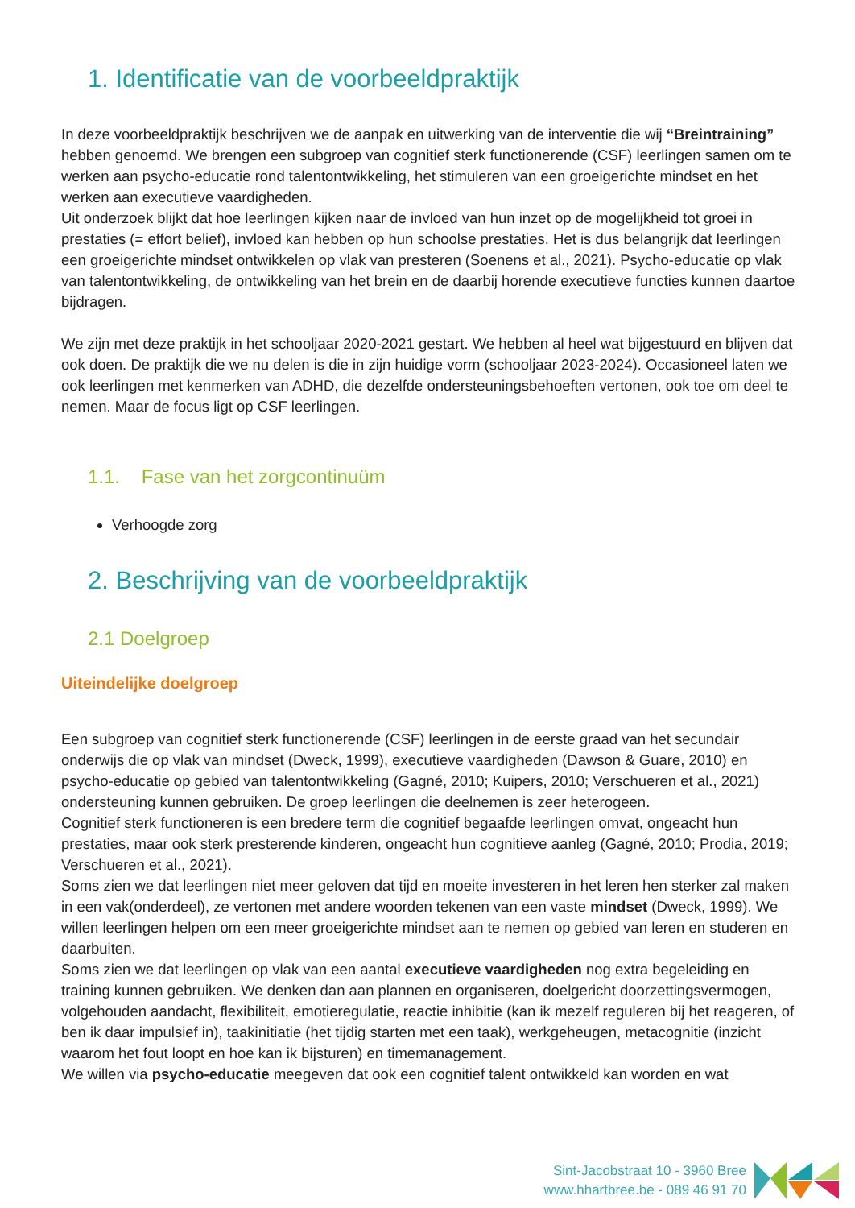1. Identificatie van de voorbeeldpraktijk
In deze voorbeeldpraktijk beschrijven we de aanpak en uitwerking van de interventie die wij “Breintraining” hebben genoemd. We brengen een subgroep van cognitief sterk functionerende (CSF) leerlingen samen om te werken aan psycho-educatie rond talentontwikkeling, het stimuleren van een groeigerichte mindset en het werken aan executieve vaardigheden.
Uit onderzoek blijkt dat hoe leerlingen kijken naar de invloed van hun inzet op de mogelijkheid tot groei in prestaties (= effort belief), invloed kan hebben op hun schoolse prestaties. Het is dus belangrijk dat leerlingen een groeigerichte mindset ontwikkelen op vlak van presteren (Soenens et al., 2021). Psycho-educatie op vlak van talentontwikkeling, de ontwikkeling van het brein en de daarbij horende executieve functies kunnen daartoe bijdragen.
We zijn met deze praktijk in het schooljaar 2020-2021 gestart. We hebben al heel wat bijgestuurd en blijven dat ook doen. De praktijk die we nu delen is die in zijn huidige vorm (schooljaar 2023-2024). Occasioneel laten we ook leerlingen met kenmerken van ADHD, die dezelfde ondersteuningsbehoeften vertonen, ook toe om deel te nemen. Maar de focus ligt op CSF leerlingen.
1.1. Fase van het zorgcontinuüm
Verhoogde zorg
2. Beschrijving van de voorbeeldpraktijk
2.1 Doelgroep
Uiteindelijke doelgroep
Een subgroep van cognitief sterk functionerende (CSF) leerlingen in de eerste graad van het secundair onderwijs die op vlak van mindset (Dweck, 1999), executieve vaardigheden (Dawson & Guare, 2010) en psycho-educatie op gebied van talentontwikkeling (Gagné, 2010; Kuipers, 2010; Verschueren et al., 2021) ondersteuning kunnen gebruiken. De groep leerlingen die deelnemen is zeer heterogeen.
Cognitief sterk functioneren is een bredere term die cognitief begaafde leerlingen omvat, ongeacht hun prestaties, maar ook sterk presterende kinderen, ongeacht hun cognitieve aanleg (Gagné, 2010; Prodia, 2019; Verschueren et al., 2021).
Soms zien we dat leerlingen niet meer geloven dat tijd en moeite investeren in het leren hen sterker zal maken in een vak(onderdeel), ze vertonen met andere woorden tekenen van een vaste mindset (Dweck, 1999). We willen leerlingen helpen om een meer groeigerichte mindset aan te nemen op gebied van leren en studeren en daarbuiten.
Soms zien we dat leerlingen op vlak van een aantal executieve vaardigheden nog extra begeleiding en training kunnen gebruiken. We denken dan aan plannen en organiseren, doelgericht doorzettingsvermogen, volgehouden aandacht, flexibiliteit, emotieregulatie, reactie inhibitie (kan ik mezelf reguleren bij het reageren, of ben ik daar impulsief in), taakinitiatie (het tijdig starten met een taak), werkgeheugen, metacognitie (inzicht waarom het fout loopt en hoe kan ik bijsturen) en timemanagement.
We willen via psycho-educatie meegeven dat ook een cognitief talent ontwikkeld kan worden en wat
Sint-Jacobstraat 10 - 3960 Bree
www.hhartbree.be - 089 46 91 70